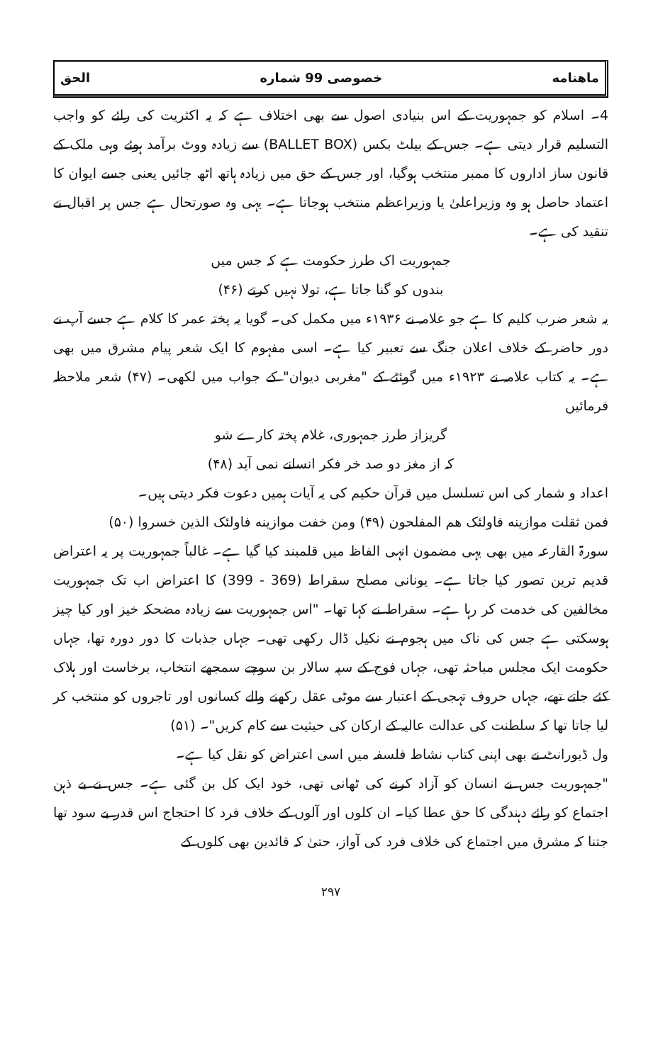ماهنامه خصوصی 99 شماره الحق
4۔ اسلام کو جمہوریت کے اس بنیادی اصول سے بھی اختلاف ہے کہ یہ اکثریت کی رائے کو واجب التسلیم قرار دیتی ہے۔ جس کے بیلٹ بکس (BALLET BOX) سے زیادہ ووٹ برآمد ہوئے وہی ملک کے قانون ساز اداروں کا ممبر منتخب ہوگیا، اور جس کے حق میں زیادہ ہاتھ اٹھ جائیں یعنی جسے ایوان کا اعتماد حاصل ہو وہ وزیراعلیٰ یا وزیراعظم منتخب ہوجاتا ہے۔ یہی وہ صورتحال ہے جس پر اقبال نے تنقید کی ہے۔
جمہوریت اک طرز حکومت ہے کہ جس میں
بندوں کو گنا جاتا ہے، تولا نہیں کرتے (۴۶)
یہ شعر ضرب کلیم کا ہے جو علامہ نے ۱۹۳۶ء میں مکمل کی۔ گویا یہ پختہ عمر کا کلام ہے جسے آپ نے دور حاضر کے خلاف اعلان جنگ سے تعبیر کیا ہے۔ اسی مفہوم کا ایک شعر پیام مشرق میں بھی ہے۔ یہ کتاب علامہ نے ۱۹۲۳ء میں گوئٹے کے "مغربی دیوان" کے جواب میں لکھی۔ (۴۷) شعر ملاحظہ فرمائیں
گریزاز طرز جمہوری، غلام پختہ کارے شو
کہ از مغز دو صد خر فکر انسانے نمی آید (۴۸)
اعداد و شمار کی اس تسلسل میں قرآن حکیم کی یہ آیات ہمیں دعوت فکر دیتی ہیں۔
فمن ثقلت موازینه فاولئک هم المفلحون (۴۹) ومن خفت موازینه فاولئک الذین خسروا (۵۰)
سورۃ القارعہ میں بھی یہی مضمون انہی الفاظ میں قلمبند کیا گیا ہے۔ غالباً جمہوریت پر یہ اعتراض قدیم ترین تصور کیا جاتا ہے۔ یونانی مصلح سقراط (369 - 399) کا اعتراض اب تک جمہوریت مخالفین کی خدمت کر رہا ہے۔ سقراط نے کہا تھا۔ "اس جمہوریت سے زیادہ مضحکہ خیز اور کیا چیز ہوسکتی ہے جس کی ناک میں ہجوم نے نکیل ڈال رکھی تھی۔ جہاں جذبات کا دور دورہ تھا، جہاں حکومت ایک مجلس مباحثہ تھی، جہاں فوج کے سپہ سالار بن سوچے سمجھے انتخاب، برخاست اور ہلاک کئے جاتے تھے، جہاں حروف تہجی کے اعتبار سے موٹی عقل رکھنے والے کسانوں اور تاجروں کو منتخب کر لیا جاتا تھا کہ سلطنت کی عدالت عالیہ کے ارکان کی حیثیت سے کام کریں"۔ (۵۱)
ول ڈیورانٹ نے بھی اپنی کتاب نشاط فلسفہ میں اسی اعتراض کو نقل کیا ہے۔
"جمہوریت جس نے انسان کو آزاد کرنے کی ٹھانی تھی، خود ایک کل بن گئی ہے۔ جس نے بے ذہن اجتماع کو رائے دہندگی کا حق عطا کیا۔ ان کلوں اور آلوں کے خلاف فرد کا احتجاج اس قدر بے سود تھا جتنا کہ مشرق میں اجتماع کی خلاف فرد کی آواز، حتیٰ کہ قائدین بھی کلوں کے
۲۹۷